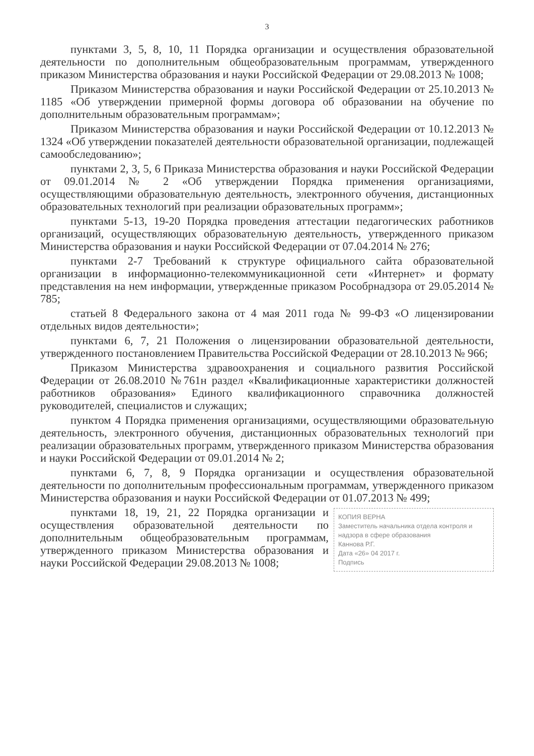3
пунктами 3, 5, 8, 10, 11 Порядка организации и осуществления образовательной деятельности по дополнительным общеобразовательным программам, утвержденного приказом Министерства образования и науки Российской Федерации от 29.08.2013 № 1008;
Приказом Министерства образования и науки Российской Федерации от 25.10.2013 № 1185 «Об утверждении примерной формы договора об образовании на обучение по дополнительным образовательным программам»;
Приказом Министерства образования и науки Российской Федерации от 10.12.2013 № 1324 «Об утверждении показателей деятельности образовательной организации, подлежащей самообследованию»;
пунктами 2, 3, 5, 6 Приказа Министерства образования и науки Российской Федерации от 09.01.2014 № 2 «Об утверждении Порядка применения организациями, осуществляющими образовательную деятельность, электронного обучения, дистанционных образовательных технологий при реализации образовательных программ»;
пунктами 5-13, 19-20 Порядка проведения аттестации педагогических работников организаций, осуществляющих образовательную деятельность, утвержденного приказом Министерства образования и науки Российской Федерации от 07.04.2014 № 276;
пунктами 2-7 Требований к структуре официального сайта образовательной организации в информационно-телекоммуникационной сети «Интернет» и формату представления на нем информации, утвержденные приказом Рособрнадзора от 29.05.2014 № 785;
статьей 8 Федерального закона от 4 мая 2011 года № 99-ФЗ «О лицензировании отдельных видов деятельности»;
пунктами 6, 7, 21 Положения о лицензировании образовательной деятельности, утвержденного постановлением Правительства Российской Федерации от 28.10.2013 № 966;
Приказом Министерства здравоохранения и социального развития Российской Федерации от 26.08.2010 №761н раздел «Квалификационные характеристики должностей работников образования» Единого квалификационного справочника должностей руководителей, специалистов и служащих;
пунктом 4 Порядка применения организациями, осуществляющими образовательную деятельность, электронного обучения, дистанционных образовательных технологий при реализации образовательных программ, утвержденного приказом Министерства образования и науки Российской Федерации от 09.01.2014 № 2;
пунктами 6, 7, 8, 9 Порядка организации и осуществления образовательной деятельности по дополнительным профессиональным программам, утвержденного приказом Министерства образования и науки Российской Федерации от 01.07.2013 № 499;
КОПИЯ ВЕРНА
Заместитель начальника отдела контроля и надзора в сфере образования
Каннова Р.Г.
Дата «26» 04 2017 г.
Подпись
пунктами 18, 19, 21, 22 Порядка организации и осуществления образовательной деятельности по дополнительным общеобразовательным программам, утвержденного приказом Министерства образования и науки Российской Федерации 29.08.2013 № 1008;